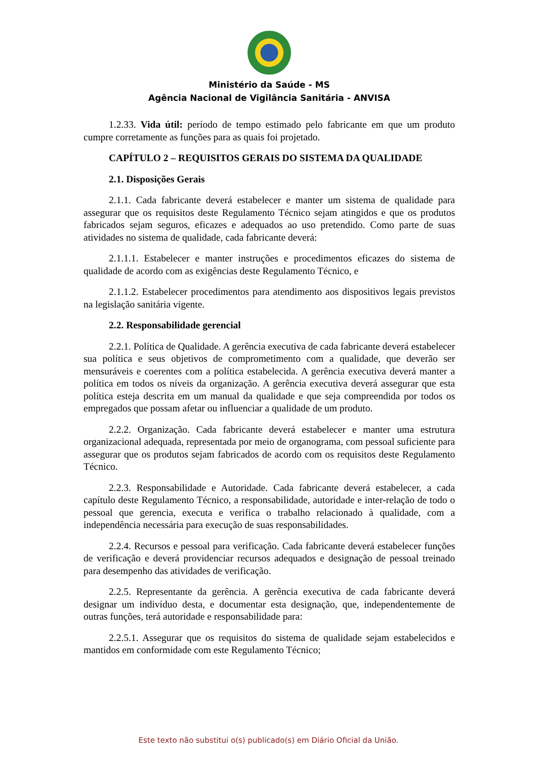Ministério da Saúde - MS
Agência Nacional de Vigilância Sanitária - ANVISA
1.2.33. Vida útil: período de tempo estimado pelo fabricante em que um produto cumpre corretamente as funções para as quais foi projetado.
CAPÍTULO 2 – REQUISITOS GERAIS DO SISTEMA DA QUALIDADE
2.1. Disposições Gerais
2.1.1. Cada fabricante deverá estabelecer e manter um sistema de qualidade para assegurar que os requisitos deste Regulamento Técnico sejam atingidos e que os produtos fabricados sejam seguros, eficazes e adequados ao uso pretendido. Como parte de suas atividades no sistema de qualidade, cada fabricante deverá:
2.1.1.1. Estabelecer e manter instruções e procedimentos eficazes do sistema de qualidade de acordo com as exigências deste Regulamento Técnico, e
2.1.1.2. Estabelecer procedimentos para atendimento aos dispositivos legais previstos na legislação sanitária vigente.
2.2. Responsabilidade gerencial
2.2.1. Política de Qualidade. A gerência executiva de cada fabricante deverá estabelecer sua política e seus objetivos de comprometimento com a qualidade, que deverão ser mensuráveis e coerentes com a política estabelecida. A gerência executiva deverá manter a política em todos os níveis da organização. A gerência executiva deverá assegurar que esta política esteja descrita em um manual da qualidade e que seja compreendida por todos os empregados que possam afetar ou influenciar a qualidade de um produto.
2.2.2. Organização. Cada fabricante deverá estabelecer e manter uma estrutura organizacional adequada, representada por meio de organograma, com pessoal suficiente para assegurar que os produtos sejam fabricados de acordo com os requisitos deste Regulamento Técnico.
2.2.3. Responsabilidade e Autoridade. Cada fabricante deverá estabelecer, a cada capítulo deste Regulamento Técnico, a responsabilidade, autoridade e inter-relação de todo o pessoal que gerencia, executa e verifica o trabalho relacionado à qualidade, com a independência necessária para execução de suas responsabilidades.
2.2.4. Recursos e pessoal para verificação. Cada fabricante deverá estabelecer funções de verificação e deverá providenciar recursos adequados e designação de pessoal treinado para desempenho das atividades de verificação.
2.2.5. Representante da gerência. A gerência executiva de cada fabricante deverá designar um indivíduo desta, e documentar esta designação, que, independentemente de outras funções, terá autoridade e responsabilidade para:
2.2.5.1. Assegurar que os requisitos do sistema de qualidade sejam estabelecidos e mantidos em conformidade com este Regulamento Técnico;
Este texto não substitui o(s) publicado(s) em Diário Oficial da União.